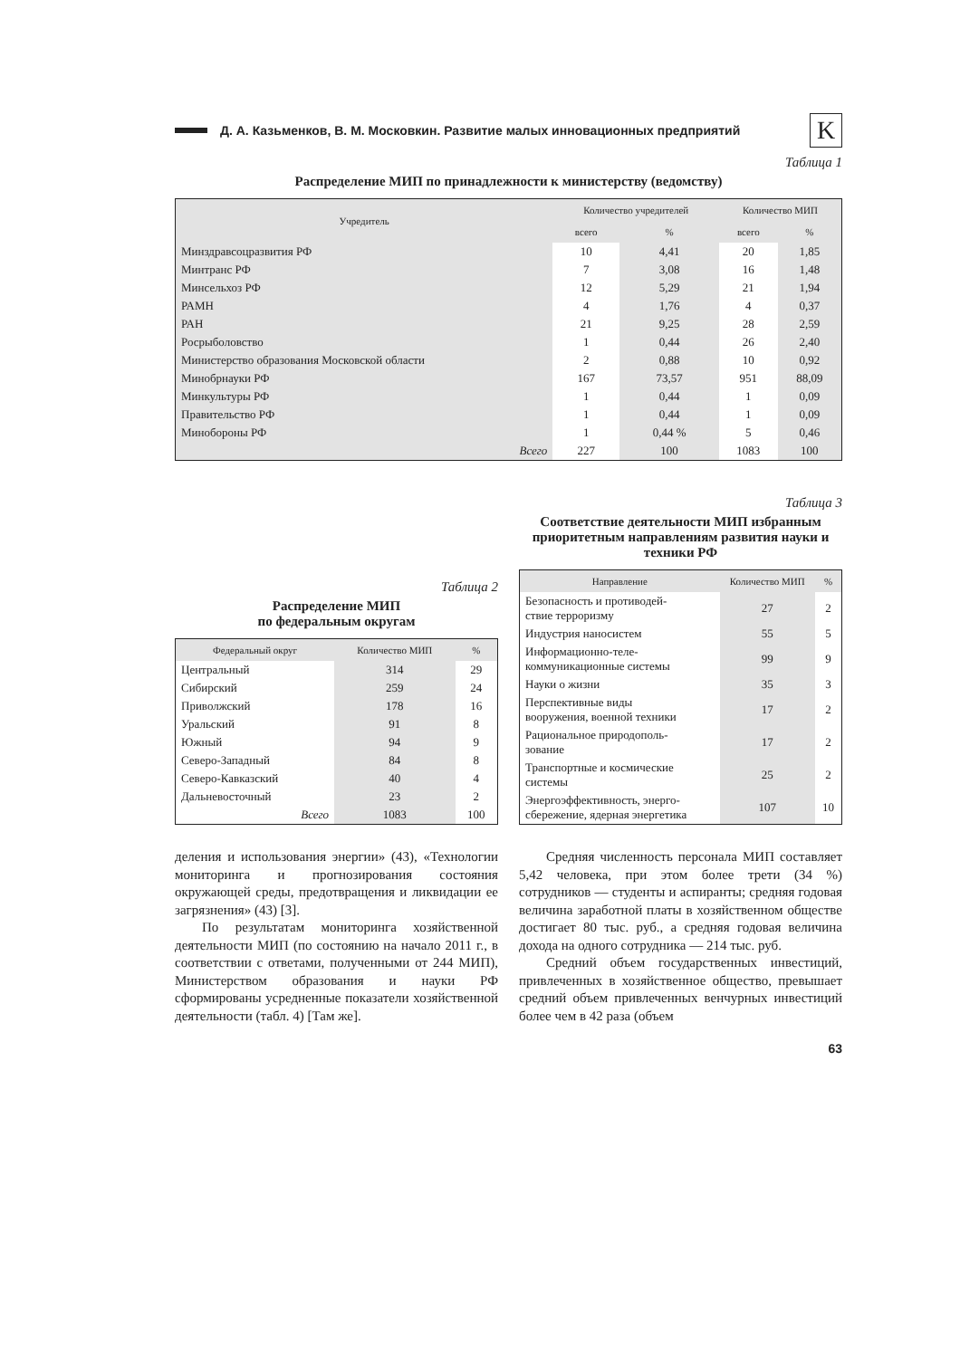Д. А. Казьменков, В. М. Московкин. Развитие малых инновационных предприятий K
Таблица 1
Распределение МИП по принадлежности к министерству (ведомству)
| Учредитель | Количество учредителей | | Количество МИП | |
| --- | --- | --- | --- | --- |
| | всего | % | всего | % |
| Минздравсоцразвития РФ | 10 | 4,41 | 20 | 1,85 |
| Минтранс РФ | 7 | 3,08 | 16 | 1,48 |
| Минсельхоз РФ | 12 | 5,29 | 21 | 1,94 |
| РАМН | 4 | 1,76 | 4 | 0,37 |
| РАН | 21 | 9,25 | 28 | 2,59 |
| Росрыболовство | 1 | 0,44 | 26 | 2,40 |
| Министерство образования Московской области | 2 | 0,88 | 10 | 0,92 |
| Минобрнауки РФ | 167 | 73,57 | 951 | 88,09 |
| Минкультуры РФ | 1 | 0,44 | 1 | 0,09 |
| Правительство РФ | 1 | 0,44 | 1 | 0,09 |
| Минобороны РФ | 1 | 0,44 % | 5 | 0,46 |
| Всего | 227 | 100 | 1083 | 100 |
Таблица 2
Распределение МИП
по федеральным округам
| Федеральный округ | Количество МИП | % |
| --- | --- | --- |
| Центральный | 314 | 29 |
| Сибирский | 259 | 24 |
| Приволжский | 178 | 16 |
| Уральский | 91 | 8 |
| Южный | 94 | 9 |
| Северо-Западный | 84 | 8 |
| Северо-Кавказский | 40 | 4 |
| Дальневосточный | 23 | 2 |
| Всего | 1083 | 100 |
Таблица 3
Соответствие деятельности МИП избранным приоритетным направлениям развития науки и техники РФ
| Направление | Количество МИП | % |
| --- | --- | --- |
| Безопасность и противодей- ствие терроризму | 27 | 2 |
| Индустрия наносистем | 55 | 5 |
| Информационно-теле- коммуникационные системы | 99 | 9 |
| Науки о жизни | 35 | 3 |
| Перспективные виды вооружения, военной техники | 17 | 2 |
| Рациональное природополь- зование | 17 | 2 |
| Транспортные и космические системы | 25 | 2 |
| Энергоэффективность, энерго- сбережение, ядерная энергетика | 107 | 10 |
деления и использования энергии» (43), «Технологии мониторинга и прогнозирования состояния окружающей среды, предотвращения и ликвидации ее загрязнения» (43) [3].
По результатам мониторинга хозяйственной деятельности МИП (по состоянию на начало 2011 г., в соответствии с ответами, полученными от 244 МИП), Министерством образования и науки РФ сформированы усредненные показатели хозяйственной деятельности (табл. 4) [Там же].
Средняя численность персонала МИП составляет 5,42 человека, при этом более трети (34 %) сотрудников — студенты и аспиранты; средняя годовая величина заработной платы в хозяйственном обществе достигает 80 тыс. руб., а средняя годовая величина дохода на одного сотрудника — 214 тыс. руб.
Средний объем государственных инвестиций, привлеченных в хозяйственное общество, превышает средний объем привлеченных венчурных инвестиций более чем в 42 раза (объем
63